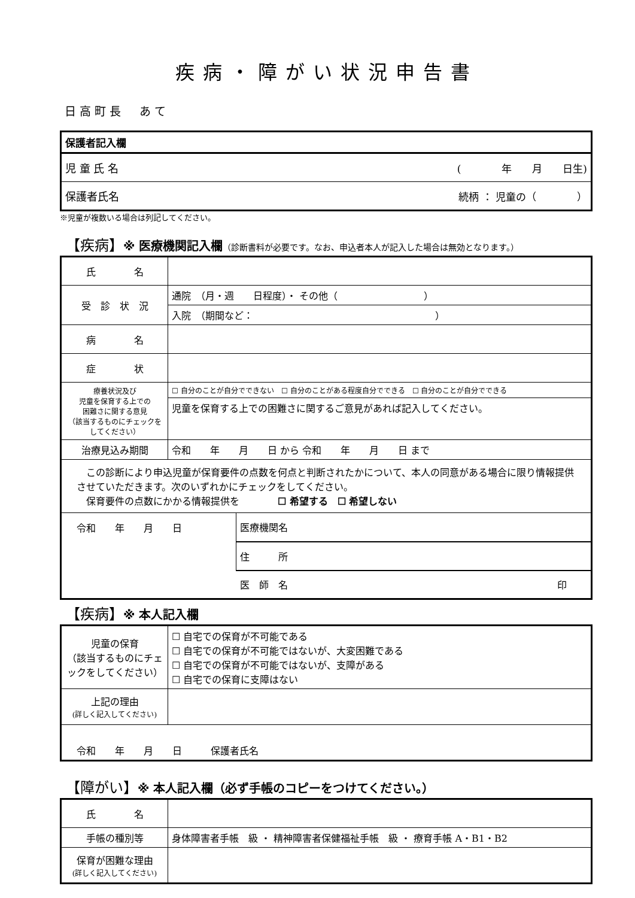疾病・障がい状況申告書
日高町長　あて
| 保護者記入欄 | |
| 児 童 氏 名 | ( 年 月 日生) |
| 保護者氏名 | 続柄 ： 児童の（ ） |
※児童が複数いる場合は列記してください。
【疾病】※ 医療機関記入欄（診断書料が必要です。なお、申込者本人が記入した場合は無効となります。）
| 氏 名 | | | |
| 受 診 状 況 | 通院 （月・週 日程度）・ その他（ ） | | |
| | 入院 （期間など： ） | | |
| 病 名 | | | |
| 症 状 | | | |
| 療養状況及び 児童を保育する上での 困難さに関する意見 （該当するものにチェックをしてください） | ☐ 自分のことが自分でできない ☐ 自分のことがある程度自分でできる ☐ 自分のことが自分でできる | | |
| | 児童を保育する上での困難さに関するご意見があれば記入してください。 | | |
| 治療見込み期間 | 令和 年 月 日 から 令和 年 月 日 まで | | |
| この診断により申込児童が保育要件の点数を何点と判断されたかについて、本人の同意がある場合に限り情報提供させていただきます。次のいずれかにチェックをしてください。 保育要件の点数にかかる情報提供を ☐ 希望する ☐ 希望しない | | | |
| 令和 年 月 日 | | 医療機関名 | |
| | | 住 所 | |
| | | 医 師 名 | 印 |
【疾病】※ 本人記入欄
| 児童の保育 （該当するものにチェックをしてください） | ☐ 自宅での保育が不可能である ☐ 自宅での保育が不可能ではないが、大変困難である ☐ 自宅での保育が不可能ではないが、支障がある ☐ 自宅での保育に支障はない |
| 上記の理由 (詳しく記入してください) | |
| 令和 年 月 日 保護者氏名 | |
【障がい】※ 本人記入欄（必ず手帳のコピーをつけてください。）
| 氏 名 | |
| 手帳の種別等 | 身体障害者手帳 級 ・ 精神障害者保健福祉手帳 級 ・ 療育手帳 A・B1・B2 |
| 保育が困難な理由 (詳しく記入してください) | |